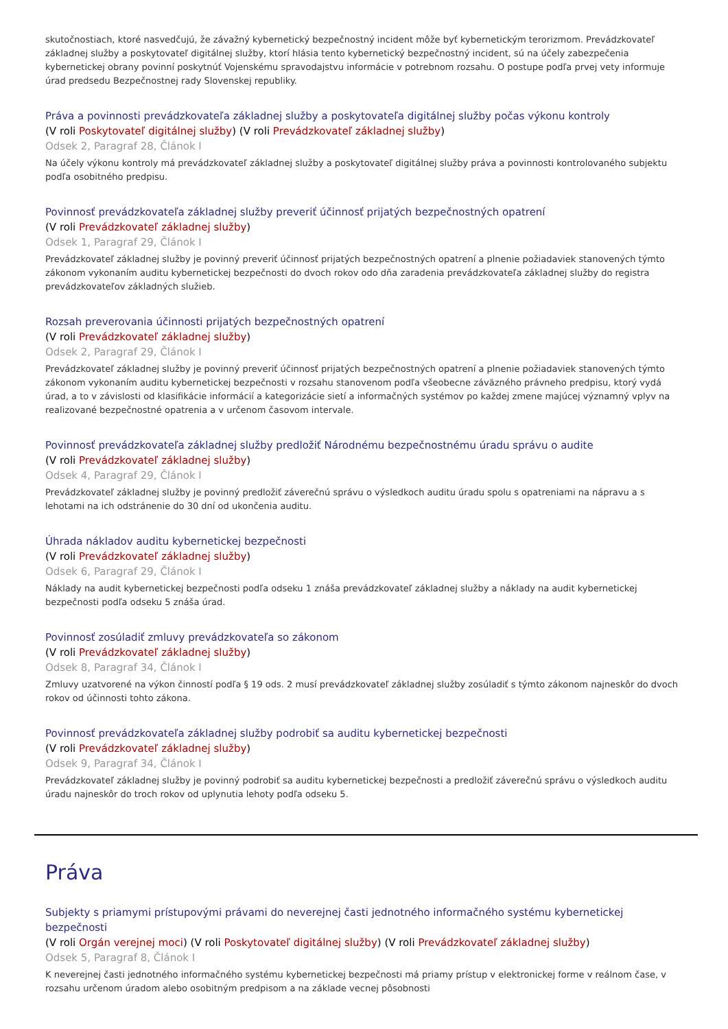skutočnostiach, ktoré nasvedčujú, že závažný kybernetický bezpečnostný incident môže byť kybernetickým terorizmom. Prevádzkovateľ základnej služby a poskytovateľ digitálnej služby, ktorí hlásia tento kybernetický bezpečnostný incident, sú na účely zabezpečenia kybernetickej obrany povinní poskytnúť Vojenskému spravodajstvu informácie v potrebnom rozsahu. O postupe podľa prvej vety informuje úrad predsedu Bezpečnostnej rady Slovenskej republiky.
Práva a povinnosti prevádzkovateľa základnej služby a poskytovateľa digitálnej služby počas výkonu kontroly
(V roli Poskytovateľ digitálnej služby) (V roli Prevádzkovateľ základnej služby)
Odsek 2, Paragraf 28, Článok I
Na účely výkonu kontroly má prevádzkovateľ základnej služby a poskytovateľ digitálnej služby práva a povinnosti kontrolovaného subjektu podľa osobitného predpisu.
Povinnosť prevádzkovateľa základnej služby preveriť účinnosť prijatých bezpečnostných opatrení
(V roli Prevádzkovateľ základnej služby)
Odsek 1, Paragraf 29, Článok I
Prevádzkovateľ základnej služby je povinný preveriť účinnosť prijatých bezpečnostných opatrení a plnenie požiadaviek stanovených týmto zákonom vykonaním auditu kybernetickej bezpečnosti do dvoch rokov odo dňa zaradenia prevádzkovateľa základnej služby do registra prevádzkovateľov základných služieb.
Rozsah preverovania účinnosti prijatých bezpečnostných opatrení
(V roli Prevádzkovateľ základnej služby)
Odsek 2, Paragraf 29, Článok I
Prevádzkovateľ základnej služby je povinný preveriť účinnosť prijatých bezpečnostných opatrení a plnenie požiadaviek stanovených týmto zákonom vykonaním auditu kybernetickej bezpečnosti v rozsahu stanovenom podľa všeobecne záväzného právneho predpisu, ktorý vydá úrad, a to v závislosti od klasifikácie informácií a kategorizácie sietí a informačných systémov po každej zmene majúcej významný vplyv na realizované bezpečnostné opatrenia a v určenom časovom intervale.
Povinnosť prevádzkovateľa základnej služby predložiť Národnému bezpečnostnému úradu správu o audite
(V roli Prevádzkovateľ základnej služby)
Odsek 4, Paragraf 29, Článok I
Prevádzkovateľ základnej služby je povinný predložiť záverečnú správu o výsledkoch auditu úradu spolu s opatreniami na nápravu a s lehotami na ich odstránenie do 30 dní od ukončenia auditu.
Úhrada nákladov auditu kybernetickej bezpečnosti
(V roli Prevádzkovateľ základnej služby)
Odsek 6, Paragraf 29, Článok I
Náklady na audit kybernetickej bezpečnosti podľa odseku 1 znáša prevádzkovateľ základnej služby a náklady na audit kybernetickej bezpečnosti podľa odseku 5 znáša úrad.
Povinnosť zosúladiť zmluvy prevádzkovateľa so zákonom
(V roli Prevádzkovateľ základnej služby)
Odsek 8, Paragraf 34, Článok I
Zmluvy uzatvorené na výkon činností podľa § 19 ods. 2 musí prevádzkovateľ základnej služby zosúladiť s týmto zákonom najneskôr do dvoch rokov od účinnosti tohto zákona.
Povinnosť prevádzkovateľa základnej služby podrobiť sa auditu kybernetickej bezpečnosti
(V roli Prevádzkovateľ základnej služby)
Odsek 9, Paragraf 34, Článok I
Prevádzkovateľ základnej služby je povinný podrobiť sa auditu kybernetickej bezpečnosti a predložiť záverečnú správu o výsledkoch auditu úradu najneskôr do troch rokov od uplynutia lehoty podľa odseku 5.
Práva
Subjekty s priamymi prístupovými právami do neverejnej časti jednotného informačného systému kybernetickej bezpečnosti
(V roli Orgán verejnej moci) (V roli Poskytovateľ digitálnej služby) (V roli Prevádzkovateľ základnej služby)
Odsek 5, Paragraf 8, Článok I
K neverejnej časti jednotného informačného systému kybernetickej bezpečnosti má priamy prístup v elektronickej forme v reálnom čase, v rozsahu určenom úradom alebo osobitným predpisom a na základe vecnej pôsobnosti